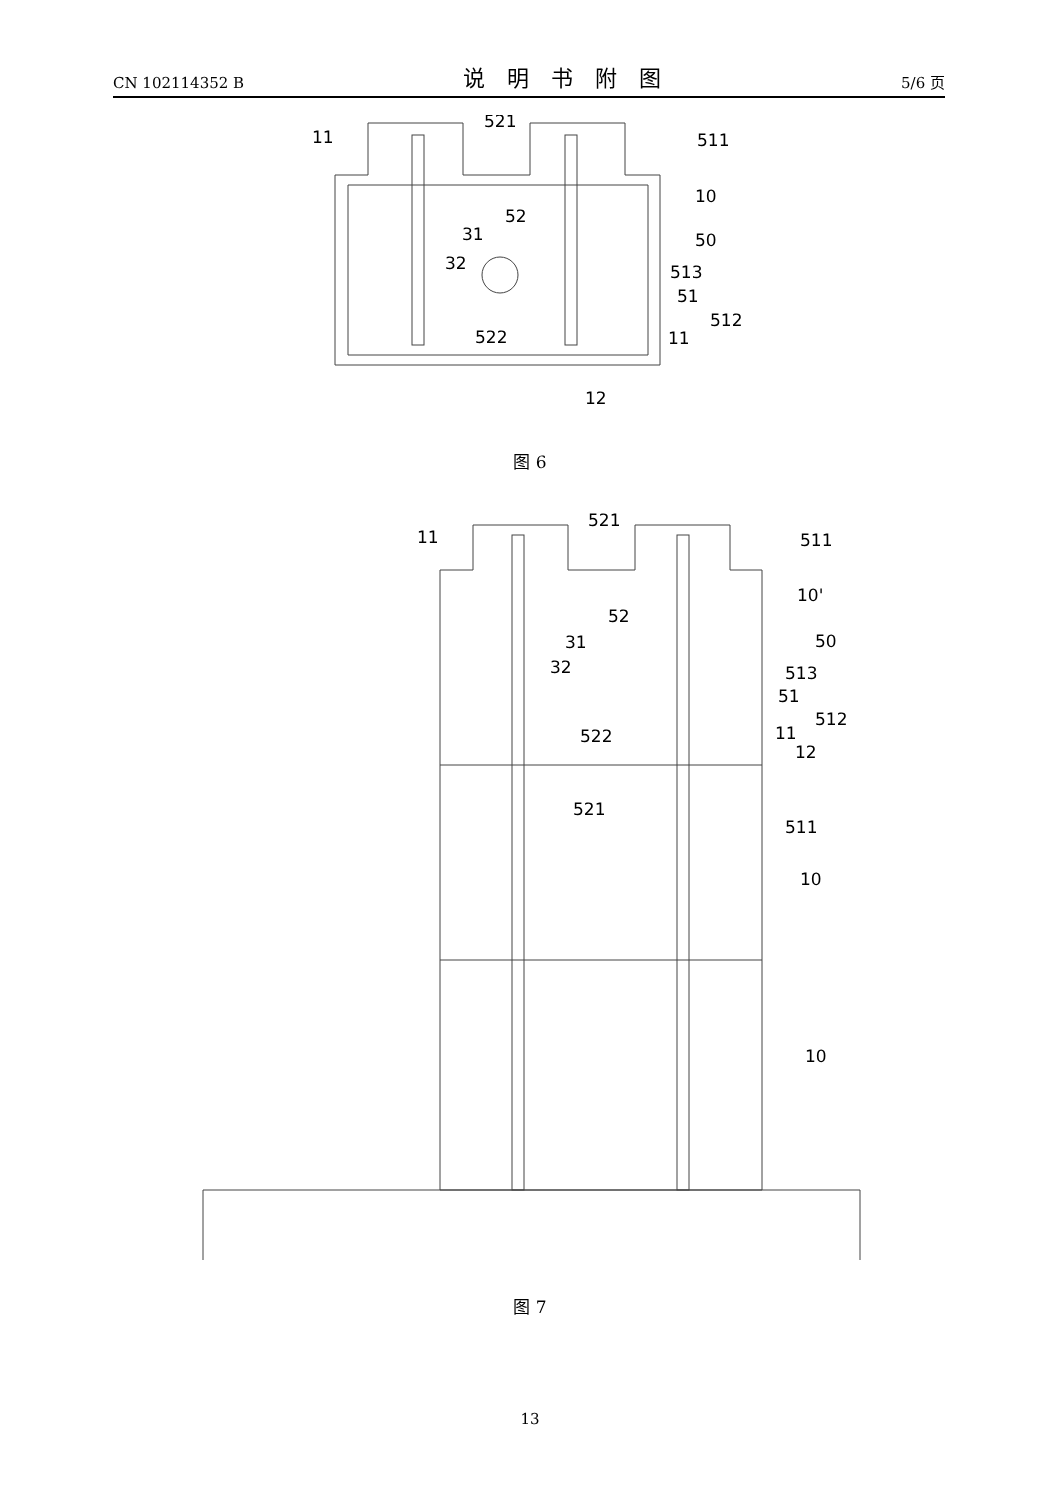CN 102114352 B 说明书附图 5/6 页
11
521
511
10
52
31
50
32
513
51
522
512
11
12
图 6
11
521
511
10'
52
31
50
32
513
51
512
522
11
12
521
511
10
10
图 7
13